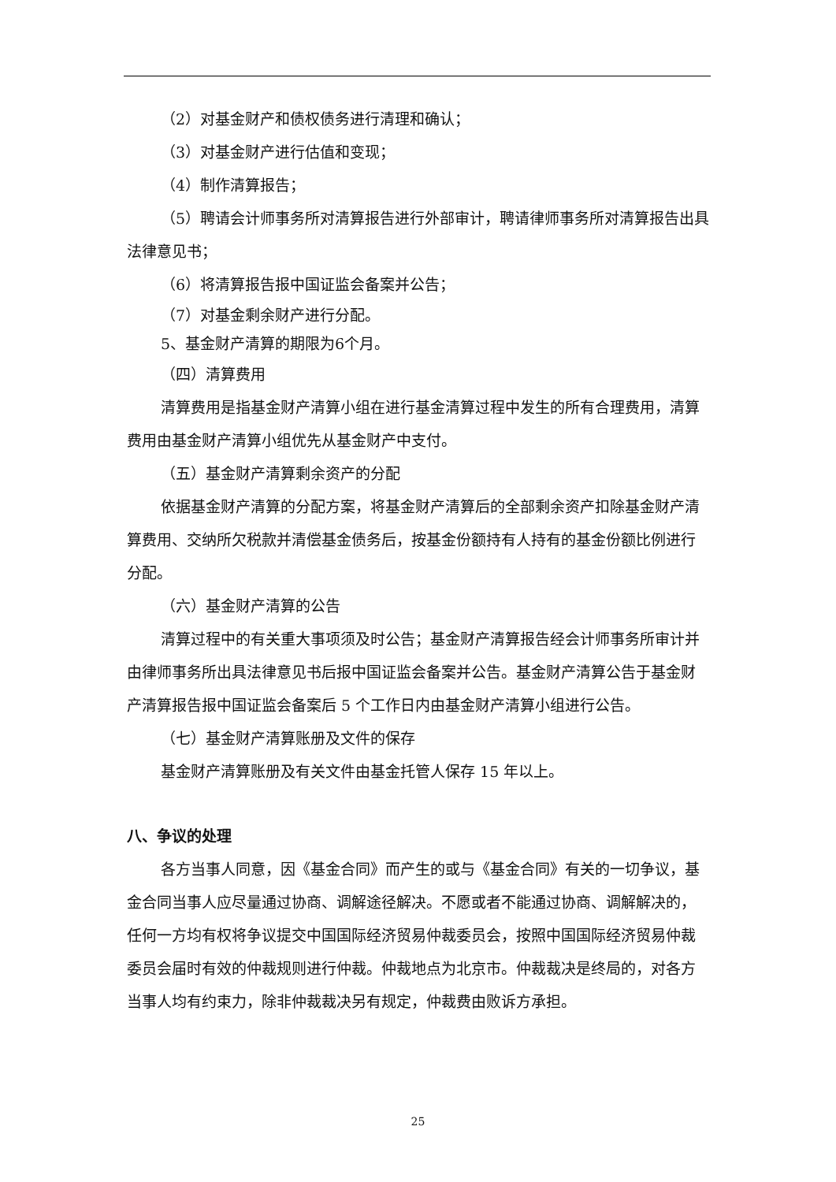（2）对基金财产和债权债务进行清理和确认；
（3）对基金财产进行估值和变现；
（4）制作清算报告；
（5）聘请会计师事务所对清算报告进行外部审计，聘请律师事务所对清算报告出具法律意见书；
（6）将清算报告报中国证监会备案并公告；
（7）对基金剩余财产进行分配。
5、基金财产清算的期限为6个月。
（四）清算费用
清算费用是指基金财产清算小组在进行基金清算过程中发生的所有合理费用，清算费用由基金财产清算小组优先从基金财产中支付。
（五）基金财产清算剩余资产的分配
依据基金财产清算的分配方案，将基金财产清算后的全部剩余资产扣除基金财产清算费用、交纳所欠税款并清偿基金债务后，按基金份额持有人持有的基金份额比例进行分配。
（六）基金财产清算的公告
清算过程中的有关重大事项须及时公告；基金财产清算报告经会计师事务所审计并由律师事务所出具法律意见书后报中国证监会备案并公告。基金财产清算公告于基金财产清算报告报中国证监会备案后 5 个工作日内由基金财产清算小组进行公告。
（七）基金财产清算账册及文件的保存
基金财产清算账册及有关文件由基金托管人保存 15 年以上。
八、争议的处理
各方当事人同意，因《基金合同》而产生的或与《基金合同》有关的一切争议，基金合同当事人应尽量通过协商、调解途径解决。不愿或者不能通过协商、调解解决的，任何一方均有权将争议提交中国国际经济贸易仲裁委员会，按照中国国际经济贸易仲裁委员会届时有效的仲裁规则进行仲裁。仲裁地点为北京市。仲裁裁决是终局的，对各方当事人均有约束力，除非仲裁裁决另有规定，仲裁费由败诉方承担。
25